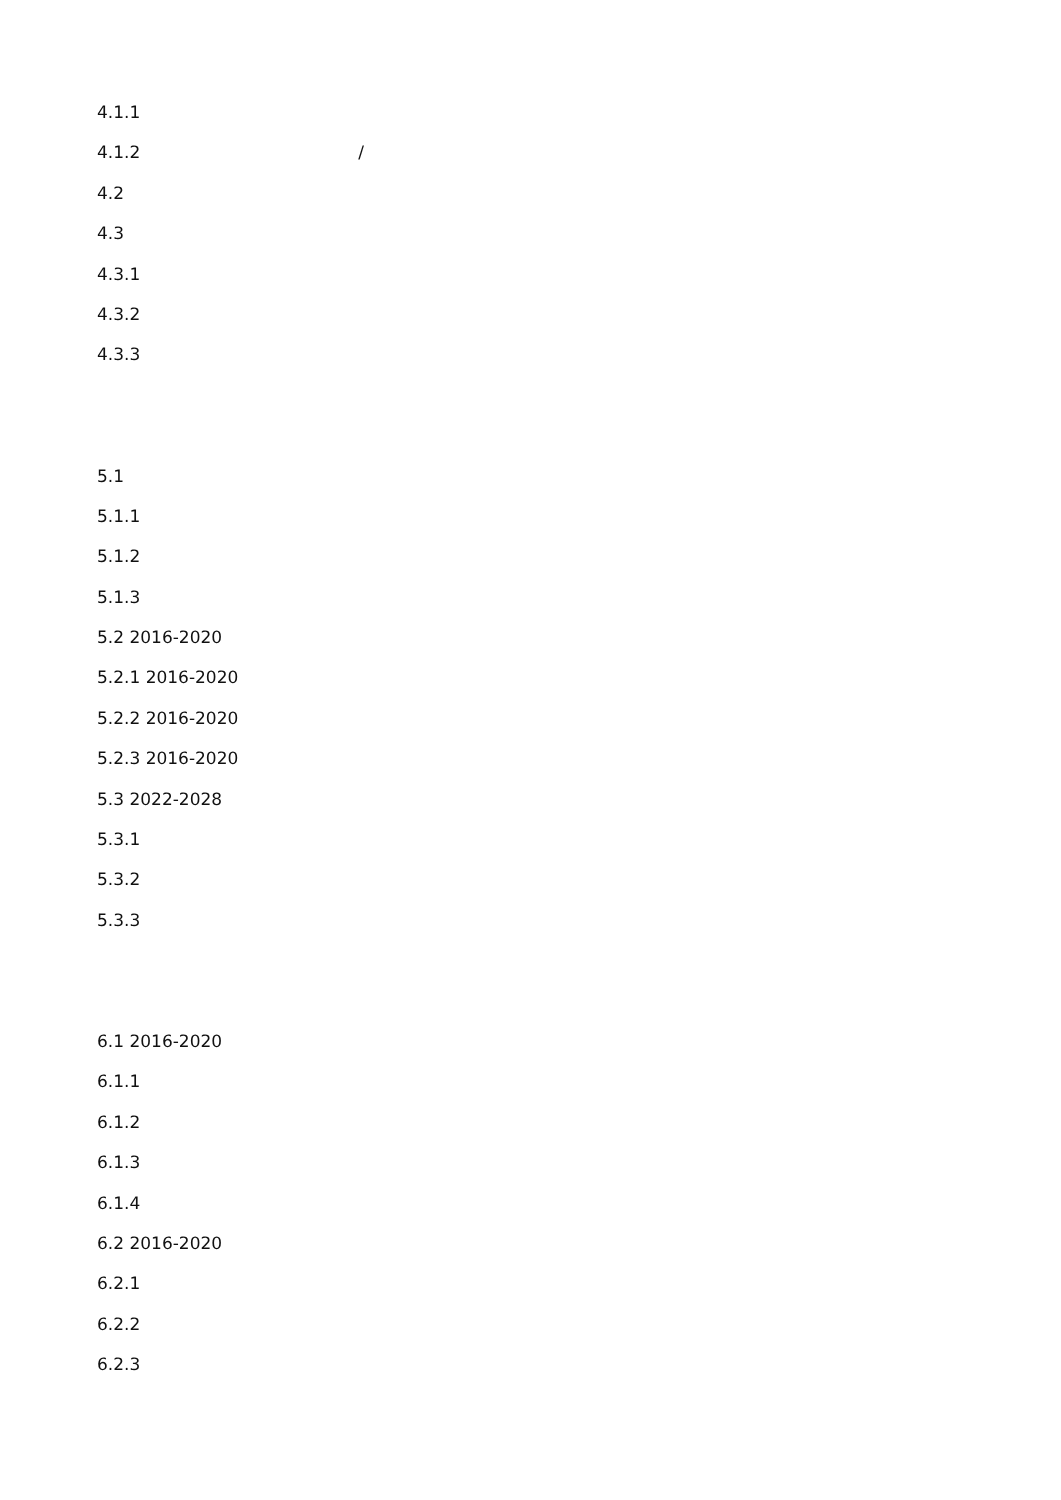4.1.1
4.1.2 /
4.2
4.3
4.3.1
4.3.2
4.3.3
5.1
5.1.1
5.1.2
5.1.3
5.2 2016-2020
5.2.1 2016-2020
5.2.2 2016-2020
5.2.3 2016-2020
5.3 2022-2028
5.3.1
5.3.2
5.3.3
6.1 2016-2020
6.1.1
6.1.2
6.1.3
6.1.4
6.2 2016-2020
6.2.1
6.2.2
6.2.3